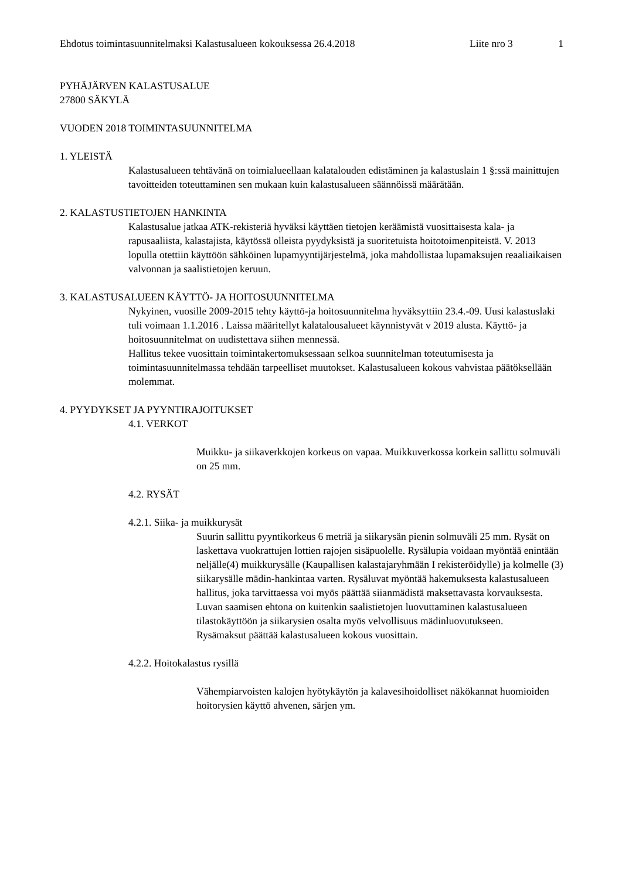Ehdotus toimintasuunnitelmaksi Kalastusalueen kokouksessa 26.4.2018 Liite nro 3 1
PYHÄJÄRVEN KALASTUSALUE
27800 SÄKYLÄ
VUODEN 2018 TOIMINTASUUNNITELMA
1. YLEISTÄ
Kalastusalueen tehtävänä on toimialueellaan kalatalouden edistäminen ja kalastuslain 1 §:ssä mainittujen tavoitteiden toteuttaminen sen mukaan kuin kalastusalueen säännöissä määrätään.
2. KALASTUSTIETOJEN HANKINTA
Kalastusalue jatkaa ATK-rekisteriä hyväksi käyttäen tietojen keräämistä vuosittaisesta kala- ja rapusaaliista, kalastajista, käytössä olleista pyydyksistä ja suoritetuista hoitotoimenpiteistä. V. 2013 lopulla otettiin käyttöön sähköinen lupamyyntijärjestelmä, joka mahdollistaa lupamaksujen reaaliaikaisen valvonnan ja saalistietojen keruun.
3. KALASTUSALUEEN KÄYTTÖ- JA HOITOSUUNNITELMA
Nykyinen, vuosille 2009-2015 tehty käyttö-ja hoitosuunnitelma hyväksyttiin 23.4.-09. Uusi kalastuslaki tuli voimaan 1.1.2016 . Laissa määritellyt kalatalousalueet käynnistyvät v 2019 alusta. Käyttö- ja hoitosuunnitelmat on uudistettava siihen mennessä.
Hallitus tekee vuosittain toimintakertomuksessaan selkoa suunnitelman toteutumisesta ja toimintasuunnitelmassa tehdään tarpeelliset muutokset. Kalastusalueen kokous vahvistaa päätöksellään molemmat.
4. PYYDYKSET JA PYYNTIRAJOITUKSET
4.1. VERKOT
Muikku- ja siikaverkkojen korkeus on vapaa. Muikkuverkossa korkein sallittu solmuväli on 25 mm.
4.2. RYSÄT
4.2.1. Siika- ja muikkurysät
Suurin sallittu pyyntikorkeus 6 metriä ja siikarysän pienin solmuväli 25 mm. Rysät on laskettava vuokrattujen lottien rajojen sisäpuolelle. Rysälupia voidaan myöntää enintään neljälle(4) muikkurysälle (Kaupallisen kalastajaryhmään I rekisteröidylle) ja kolmelle (3) siikarysälle mädin-hankintaa varten. Rysäluvat myöntää hakemuksesta kalastusalueen hallitus, joka tarvittaessa voi myös päättää siianmädistä maksettavasta korvauksesta. Luvan saamisen ehtona on kuitenkin saalistietojen luovuttaminen kalastusalueen tilastokäyttöön ja siikarysien osalta myös velvollisuus mädinluovutukseen.
Rysämaksut päättää kalastusalueen kokous vuosittain.
4.2.2. Hoitokalastus rysillä
Vähempiarvoisten kalojen hyötykäytön ja kalavesihoidolliset näkökannat huomioiden hoitorysien käyttö ahvenen, särjen ym.